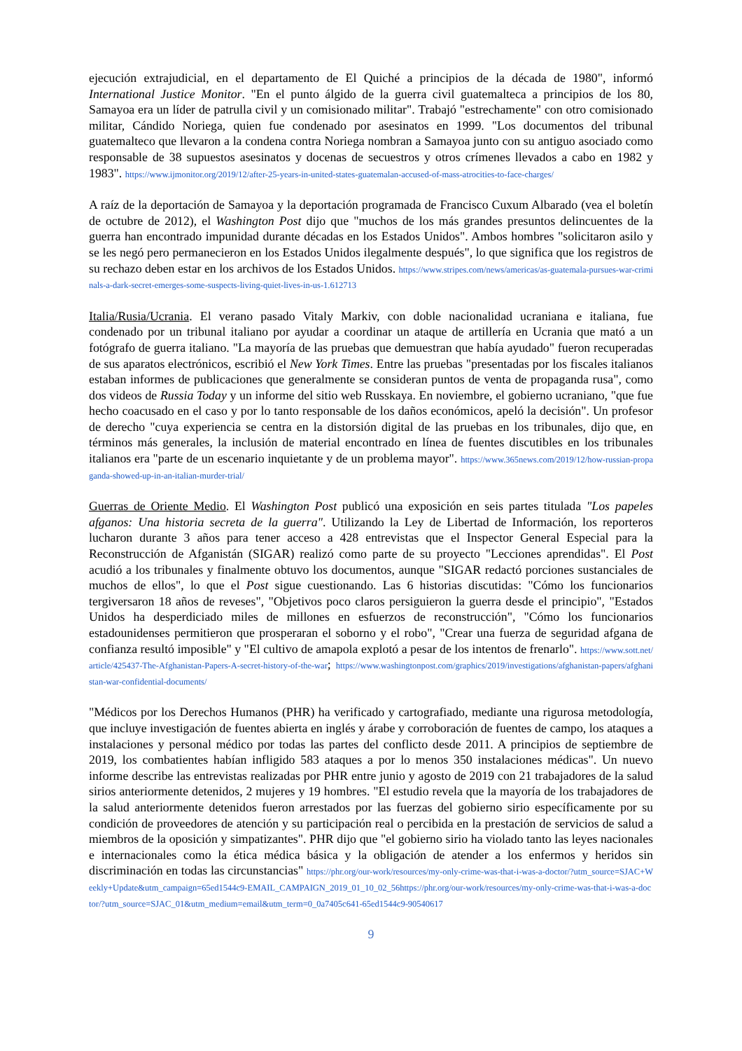ejecución extrajudicial, en el departamento de El Quiché a principios de la década de 1980", informó International Justice Monitor. "En el punto álgido de la guerra civil guatemalteca a principios de los 80, Samayoa era un líder de patrulla civil y un comisionado militar". Trabajó "estrechamente" con otro comisionado militar, Cándido Noriega, quien fue condenado por asesinatos en 1999. "Los documentos del tribunal guatemalteco que llevaron a la condena contra Noriega nombran a Samayoa junto con su antiguo asociado como responsable de 38 supuestos asesinatos y docenas de secuestros y otros crímenes llevados a cabo en 1982 y 1983". https://www.ijmonitor.org/2019/12/after-25-years-in-united-states-guatemalan-accused-of-mass-atrocities-to-face-charges/
A raíz de la deportación de Samayoa y la deportación programada de Francisco Cuxum Albarado (vea el boletín de octubre de 2012), el Washington Post dijo que "muchos de los más grandes presuntos delincuentes de la guerra han encontrado impunidad durante décadas en los Estados Unidos". Ambos hombres "solicitaron asilo y se les negó pero permanecieron en los Estados Unidos ilegalmente después", lo que significa que los registros de su rechazo deben estar en los archivos de los Estados Unidos. https://www.stripes.com/news/americas/as-guatemala-pursues-war-criminals-a-dark-secret-emerges-some-suspects-living-quiet-lives-in-us-1.612713
Italia/Rusia/Ucrania. El verano pasado Vitaly Markiv, con doble nacionalidad ucraniana e italiana, fue condenado por un tribunal italiano por ayudar a coordinar un ataque de artillería en Ucrania que mató a un fotógrafo de guerra italiano. "La mayoría de las pruebas que demuestran que había ayudado" fueron recuperadas de sus aparatos electrónicos, escribió el New York Times. Entre las pruebas "presentadas por los fiscales italianos estaban informes de publicaciones que generalmente se consideran puntos de venta de propaganda rusa", como dos videos de Russia Today y un informe del sitio web Russkaya. En noviembre, el gobierno ucraniano, "que fue hecho coacusado en el caso y por lo tanto responsable de los daños económicos, apeló la decisión". Un profesor de derecho "cuya experiencia se centra en la distorsión digital de las pruebas en los tribunales, dijo que, en términos más generales, la inclusión de material encontrado en línea de fuentes discutibles en los tribunales italianos era "parte de un escenario inquietante y de un problema mayor". https://www.365news.com/2019/12/how-russian-propaganda-showed-up-in-an-italian-murder-trial/
Guerras de Oriente Medio. El Washington Post publicó una exposición en seis partes titulada "Los papeles afganos: Una historia secreta de la guerra". Utilizando la Ley de Libertad de Información, los reporteros lucharon durante 3 años para tener acceso a 428 entrevistas que el Inspector General Especial para la Reconstrucción de Afganistán (SIGAR) realizó como parte de su proyecto "Lecciones aprendidas". El Post acudió a los tribunales y finalmente obtuvo los documentos, aunque "SIGAR redactó porciones sustanciales de muchos de ellos", lo que el Post sigue cuestionando. Las 6 historias discutidas: "Cómo los funcionarios tergiversaron 18 años de reveses", "Objetivos poco claros persiguieron la guerra desde el principio", "Estados Unidos ha desperdiciado miles de millones en esfuerzos de reconstrucción", "Cómo los funcionarios estadounidenses permitieron que prosperaran el soborno y el robo", "Crear una fuerza de seguridad afgana de confianza resultó imposible" y "El cultivo de amapola explotó a pesar de los intentos de frenarlo". https://www.sott.net/article/425437-The-Afghanistan-Papers-A-secret-history-of-the-war; https://www.washingtonpost.com/graphics/2019/investigations/afghanistan-papers/afghanistan-war-confidential-documents/
"Médicos por los Derechos Humanos (PHR) ha verificado y cartografiado, mediante una rigurosa metodología, que incluye investigación de fuentes abierta en inglés y árabe y corroboración de fuentes de campo, los ataques a instalaciones y personal médico por todas las partes del conflicto desde 2011. A principios de septiembre de 2019, los combatientes habían infligido 583 ataques a por lo menos 350 instalaciones médicas". Un nuevo informe describe las entrevistas realizadas por PHR entre junio y agosto de 2019 con 21 trabajadores de la salud sirios anteriormente detenidos, 2 mujeres y 19 hombres. "El estudio revela que la mayoría de los trabajadores de la salud anteriormente detenidos fueron arrestados por las fuerzas del gobierno sirio específicamente por su condición de proveedores de atención y su participación real o percibida en la prestación de servicios de salud a miembros de la oposición y simpatizantes". PHR dijo que "el gobierno sirio ha violado tanto las leyes nacionales e internacionales como la ética médica básica y la obligación de atender a los enfermos y heridos sin discriminación en todas las circunstancias" https://phr.org/our-work/resources/my-only-crime-was-that-i-was-a-doctor/?utm_source=SJAC+Weekly+Update&utm_campaign=65ed1544c9-EMAIL_CAMPAIGN_2019_01_10_02_56https://phr.org/our-work/resources/my-only-crime-was-that-i-was-a-doctor/?utm_source=SJAC_01&utm_medium=email&utm_term=0_0a7405c641-65ed1544c9-90540617
9